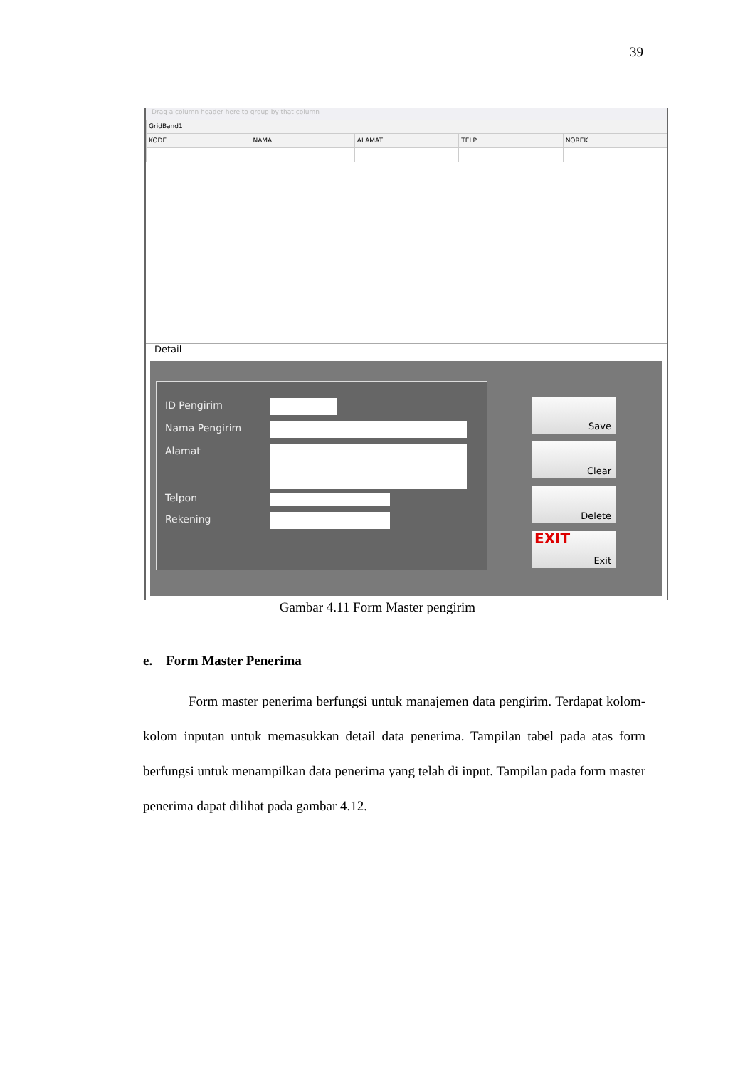39
Drag a column header here to group by that column
GridBand1
KODE NAMA ALAMAT TELP NOREK
Detail
ID Pengirim
Nama Pengirim
Alamat
Telpon
Rekening
Save
Clear
Delete
EXIT
Exit
Gambar 4.11 Form Master pengirim
e. Form Master Penerima
Form master penerima berfungsi untuk manajemen data pengirim. Terdapat kolom-kolom inputan untuk memasukkan detail data penerima. Tampilan tabel pada atas form berfungsi untuk menampilkan data penerima yang telah di input. Tampilan pada form master penerima dapat dilihat pada gambar 4.12.